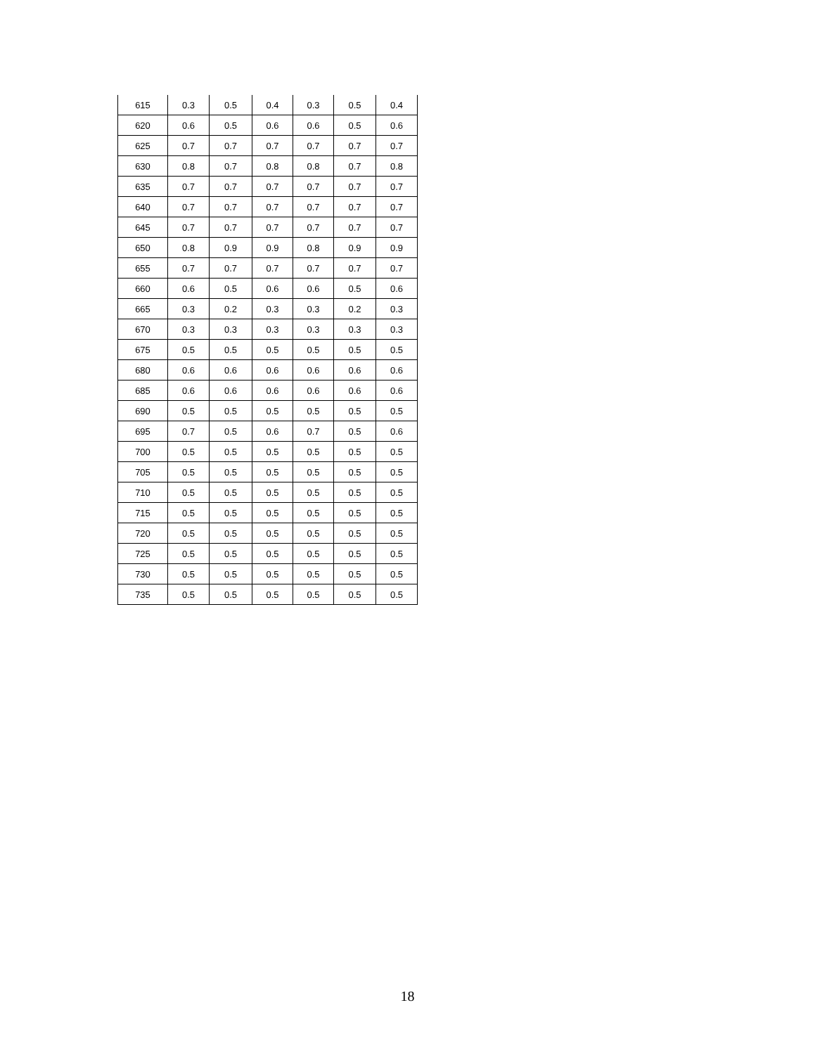| 615 | 0.3 | 0.5 | 0.4 | 0.3 | 0.5 | 0.4 |
| 620 | 0.6 | 0.5 | 0.6 | 0.6 | 0.5 | 0.6 |
| 625 | 0.7 | 0.7 | 0.7 | 0.7 | 0.7 | 0.7 |
| 630 | 0.8 | 0.7 | 0.8 | 0.8 | 0.7 | 0.8 |
| 635 | 0.7 | 0.7 | 0.7 | 0.7 | 0.7 | 0.7 |
| 640 | 0.7 | 0.7 | 0.7 | 0.7 | 0.7 | 0.7 |
| 645 | 0.7 | 0.7 | 0.7 | 0.7 | 0.7 | 0.7 |
| 650 | 0.8 | 0.9 | 0.9 | 0.8 | 0.9 | 0.9 |
| 655 | 0.7 | 0.7 | 0.7 | 0.7 | 0.7 | 0.7 |
| 660 | 0.6 | 0.5 | 0.6 | 0.6 | 0.5 | 0.6 |
| 665 | 0.3 | 0.2 | 0.3 | 0.3 | 0.2 | 0.3 |
| 670 | 0.3 | 0.3 | 0.3 | 0.3 | 0.3 | 0.3 |
| 675 | 0.5 | 0.5 | 0.5 | 0.5 | 0.5 | 0.5 |
| 680 | 0.6 | 0.6 | 0.6 | 0.6 | 0.6 | 0.6 |
| 685 | 0.6 | 0.6 | 0.6 | 0.6 | 0.6 | 0.6 |
| 690 | 0.5 | 0.5 | 0.5 | 0.5 | 0.5 | 0.5 |
| 695 | 0.7 | 0.5 | 0.6 | 0.7 | 0.5 | 0.6 |
| 700 | 0.5 | 0.5 | 0.5 | 0.5 | 0.5 | 0.5 |
| 705 | 0.5 | 0.5 | 0.5 | 0.5 | 0.5 | 0.5 |
| 710 | 0.5 | 0.5 | 0.5 | 0.5 | 0.5 | 0.5 |
| 715 | 0.5 | 0.5 | 0.5 | 0.5 | 0.5 | 0.5 |
| 720 | 0.5 | 0.5 | 0.5 | 0.5 | 0.5 | 0.5 |
| 725 | 0.5 | 0.5 | 0.5 | 0.5 | 0.5 | 0.5 |
| 730 | 0.5 | 0.5 | 0.5 | 0.5 | 0.5 | 0.5 |
| 735 | 0.5 | 0.5 | 0.5 | 0.5 | 0.5 | 0.5 |
18